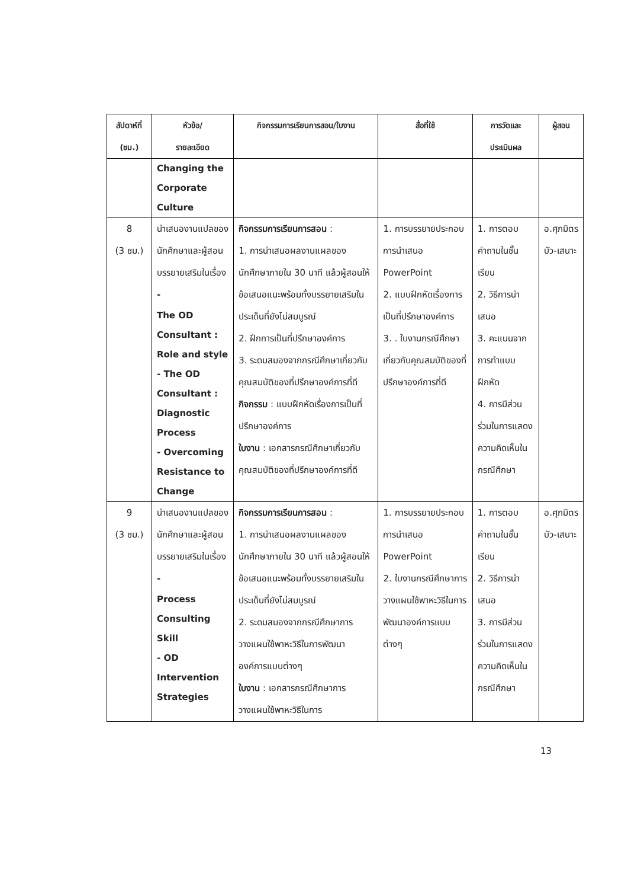| สัปดาห์ที่ (ชม.) | หัวข้อ/ รายละเอียด | กิจกรรมการเรียนการสอน/ใบงาน | สื่อที่ใช้ | การวัดและ ประเมินผล | ผู้สอน |
| --- | --- | --- | --- | --- | --- |
| | Changing the Corporate Culture | | | | |
| 8 (3 ชม.) | นำเสนองานแปลของนักศึกษาและผู้สอนบรรยายเสริมในเรื่อง - The OD Consultant : Role and style - The OD Consultant : Diagnostic Process - Overcoming Resistance to Change | กิจกรรมการเรียนการสอน : 1. การนำเสนอผลงานแผลของนักศึกษาภายใน 30 นาที แล้วผู้สอนให้ข้อเสนอแนะพร้อมทั้งบรรยายเสริมในประเด็นที่ยังไม่สมบูรณ์ 2. ฝึกการเป็นที่ปรึกษาองค์การ 3. ระดมสมองจากกรณีศึกษาเกี่ยวกับคุณสมบัติของที่ปรึกษาองค์การที่ดี กิจกรรม : แบบฝึกหัดเรื่องการเป็นที่ปรึกษาองค์การ ใบงาน : เอกสารกรณีศึกษาเกี่ยวกับคุณสมบัติของที่ปรึกษาองค์การที่ดี | 1. การบรรยายประกอบการนำเสนอ PowerPoint 2. แบบฝึกหัดเรื่องการเป็นที่ปรึกษาองค์การ 3. . ใบงานกรณีศึกษา เกี่ยวกับคุณสมบัติของที่ปรึกษาองค์การที่ดี | 1. การตอบคำถามในชั้นเรียน 2. วิธีการนำเสนอ 3. คะแนนจากการทำแบบฝึกหัด 4. การมีส่วนร่วมในการแสดงความคิดเห็นในกรณีศึกษา | อ.ศุภมิตร บัว-เสนาะ |
| 9 (3 ชม.) | นำเสนองานแปลของนักศึกษาและผู้สอนบรรยายเสริมในเรื่อง - Process Consulting Skill - OD Intervention Strategies | กิจกรรมการเรียนการสอน : 1. การนำเสนอผลงานแผลของนักศึกษาภายใน 30 นาที แล้วผู้สอนให้ข้อเสนอแนะพร้อมทั้งบรรยายเสริมในประเด็นที่ยังไม่สมบูรณ์ 2. ระดมสมองจากกรณีศึกษาการวางแผนใช้พาหะวิธีในการพัฒนาองค์การแบบต่างๆ ใบงาน : เอกสารกรณีศึกษาการวางแผนใช้พาหะวิธีในการ | 1. การบรรยายประกอบการนำเสนอ PowerPoint 2. ใบงานกรณีศึกษาการวางแผนใช้พาหะวิธีในการพัฒนาองค์การแบบต่างๆ | 1. การตอบคำถามในชั้นเรียน 2. วิธีการนำเสนอ 3. การมีส่วนร่วมในการแสดงความคิดเห็นในกรณีศึกษา | อ.ศุภมิตร บัว-เสนาะ |
13